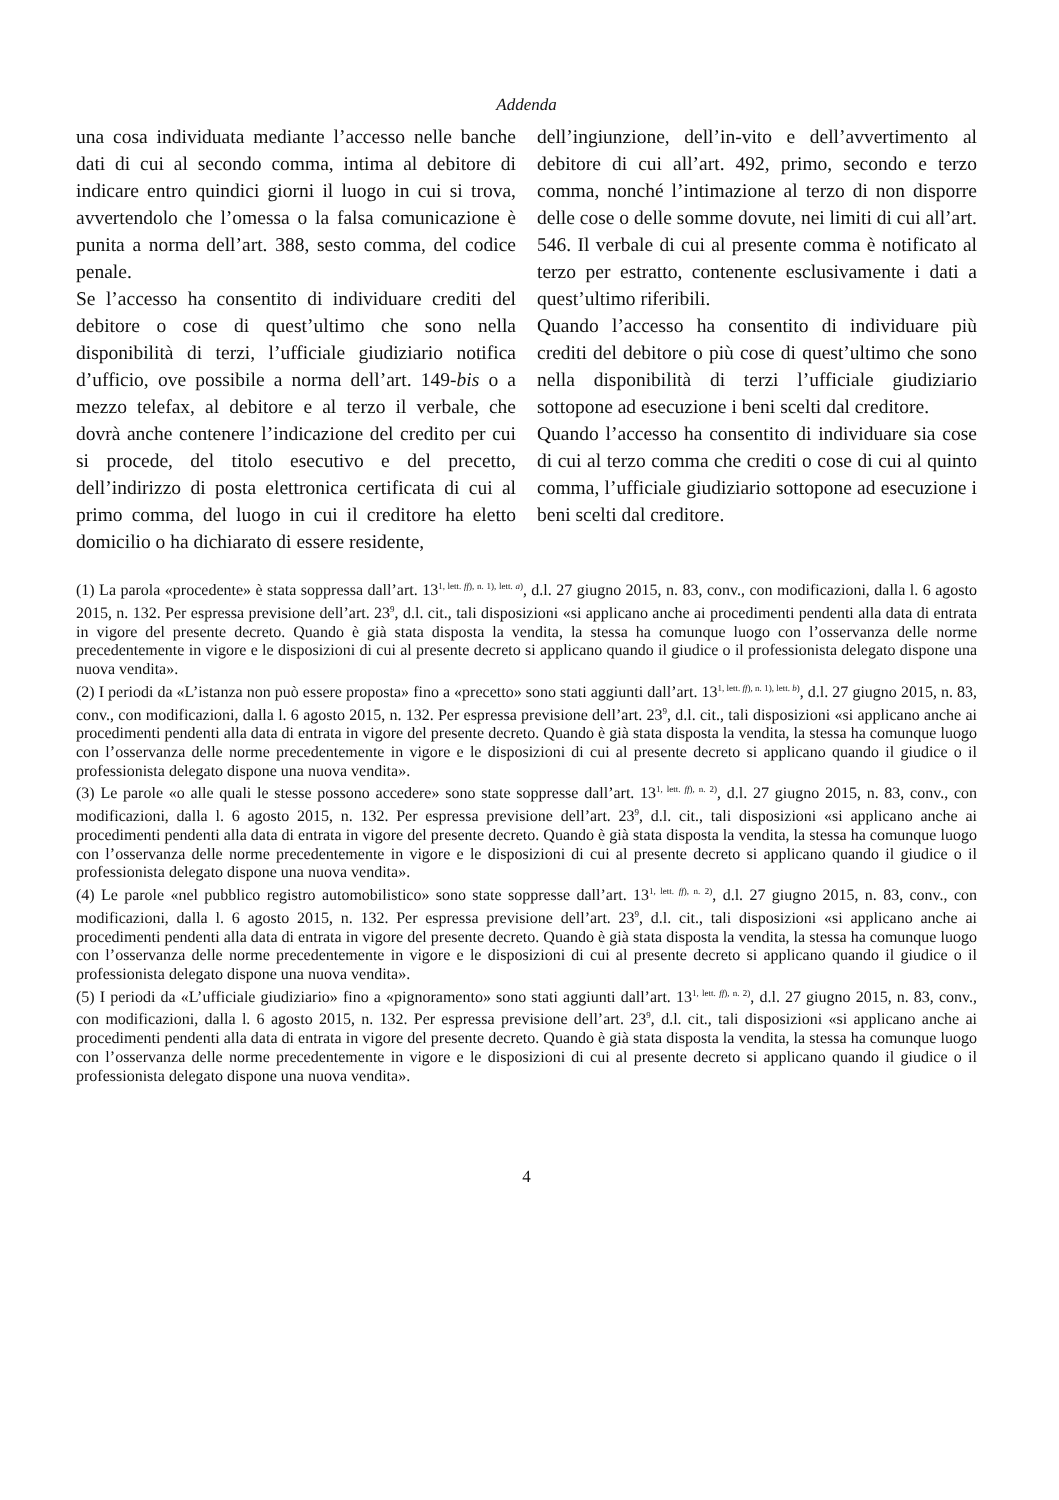Addenda
una cosa individuata mediante l’accesso nelle banche dati di cui al secondo comma, intima al debitore di indicare entro quindici giorni il luogo in cui si trova, avvertendolo che l’omessa o la falsa comunicazione è punita a norma dell’art. 388, sesto comma, del codice penale.
Se l’accesso ha consentito di individuare crediti del debitore o cose di quest’ultimo che sono nella disponibilità di terzi, l’ufficiale giudiziario notifica d’ufficio, ove possibile a norma dell’art. 149-bis o a mezzo telefax, al debitore e al terzo il verbale, che dovrà anche contenere l’indicazione del credito per cui si procede, del titolo esecutivo e del precetto, dell’indirizzo di posta elettronica certificata di cui al primo comma, del luogo in cui il creditore ha eletto domicilio o ha dichiarato di essere residente,
dell’ingiunzione, dell’in-vito e dell’avvertimento al debitore di cui all’art. 492, primo, secondo e terzo comma, nonché l’intimazione al terzo di non disporre delle cose o delle somme dovute, nei limiti di cui all’art. 546. Il verbale di cui al presente comma è notificato al terzo per estratto, contenente esclusivamente i dati a quest’ultimo riferibili.
Quando l’accesso ha consentito di individuare più crediti del debitore o più cose di quest’ultimo che sono nella disponibilità di terzi l’ufficiale giudiziario sottopone ad esecuzione i beni scelti dal creditore.
Quando l’accesso ha consentito di individuare sia cose di cui al terzo comma che crediti o cose di cui al quinto comma, l’ufficiale giudiziario sottopone ad esecuzione i beni scelti dal creditore.
(1) La parola «procedente» è stata soppressa dall’art. 13<sup>1, lett. ff), n. 1), lett. a)</sup>, d.l. 27 giugno 2015, n. 83, conv., con modificazioni, dalla l. 6 agosto 2015, n. 132. Per espressa previsione dell’art. 23<sup>9</sup>, d.l. cit., tali disposizioni «si applicano anche ai procedimenti pendenti alla data di entrata in vigore del presente decreto. Quando è già stata disposta la vendita, la stessa ha comunque luogo con l’osservanza delle norme precedentemente in vigore e le disposizioni di cui al presente decreto si applicano quando il giudice o il professionista delegato dispone una nuova vendita».
(2) I periodi da «L’istanza non può essere proposta» fino a «precetto» sono stati aggiunti dall’art. 13<sup>1, lett. ff), n. 1), lett. b)</sup>, d.l. 27 giugno 2015, n. 83, conv., con modificazioni, dalla l. 6 agosto 2015, n. 132. Per espressa previsione dell’art. 23<sup>9</sup>, d.l. cit., tali disposizioni «si applicano anche ai procedimenti pendenti alla data di entrata in vigore del presente decreto. Quando è già stata disposta la vendita, la stessa ha comunque luogo con l’osservanza delle norme precedentemente in vigore e le disposizioni di cui al presente decreto si applicano quando il giudice o il professionista delegato dispone una nuova vendita».
(3) Le parole «o alle quali le stesse possono accedere» sono state soppresse dall’art. 13<sup>1, lett. ff), n. 2)</sup>, d.l. 27 giugno 2015, n. 83, conv., con modificazioni, dalla l. 6 agosto 2015, n. 132. Per espressa previsione dell’art. 23<sup>9</sup>, d.l. cit., tali disposizioni «si applicano anche ai procedimenti pendenti alla data di entrata in vigore del presente decreto. Quando è già stata disposta la vendita, la stessa ha comunque luogo con l’osservanza delle norme precedentemente in vigore e le disposizioni di cui al presente decreto si applicano quando il giudice o il professionista delegato dispone una nuova vendita».
(4) Le parole «nel pubblico registro automobilistico» sono state soppresse dall’art. 13<sup>1, lett. ff), n. 2)</sup>, d.l. 27 giugno 2015, n. 83, conv., con modificazioni, dalla l. 6 agosto 2015, n. 132. Per espressa previsione dell’art. 23<sup>9</sup>, d.l. cit., tali disposizioni «si applicano anche ai procedimenti pendenti alla data di entrata in vigore del presente decreto. Quando è già stata disposta la vendita, la stessa ha comunque luogo con l’osservanza delle norme precedentemente in vigore e le disposizioni di cui al presente decreto si applicano quando il giudice o il professionista delegato dispone una nuova vendita».
(5) I periodi da «L’ufficiale giudiziario» fino a «pignoramento» sono stati aggiunti dall’art. 13<sup>1, lett. ff), n. 2)</sup>, d.l. 27 giugno 2015, n. 83, conv., con modificazioni, dalla l. 6 agosto 2015, n. 132. Per espressa previsione dell’art. 23<sup>9</sup>, d.l. cit., tali disposizioni «si applicano anche ai procedimenti pendenti alla data di entrata in vigore del presente decreto. Quando è già stata disposta la vendita, la stessa ha comunque luogo con l’osservanza delle norme precedentemente in vigore e le disposizioni di cui al presente decreto si applicano quando il giudice o il professionista delegato dispone una nuova vendita».
4